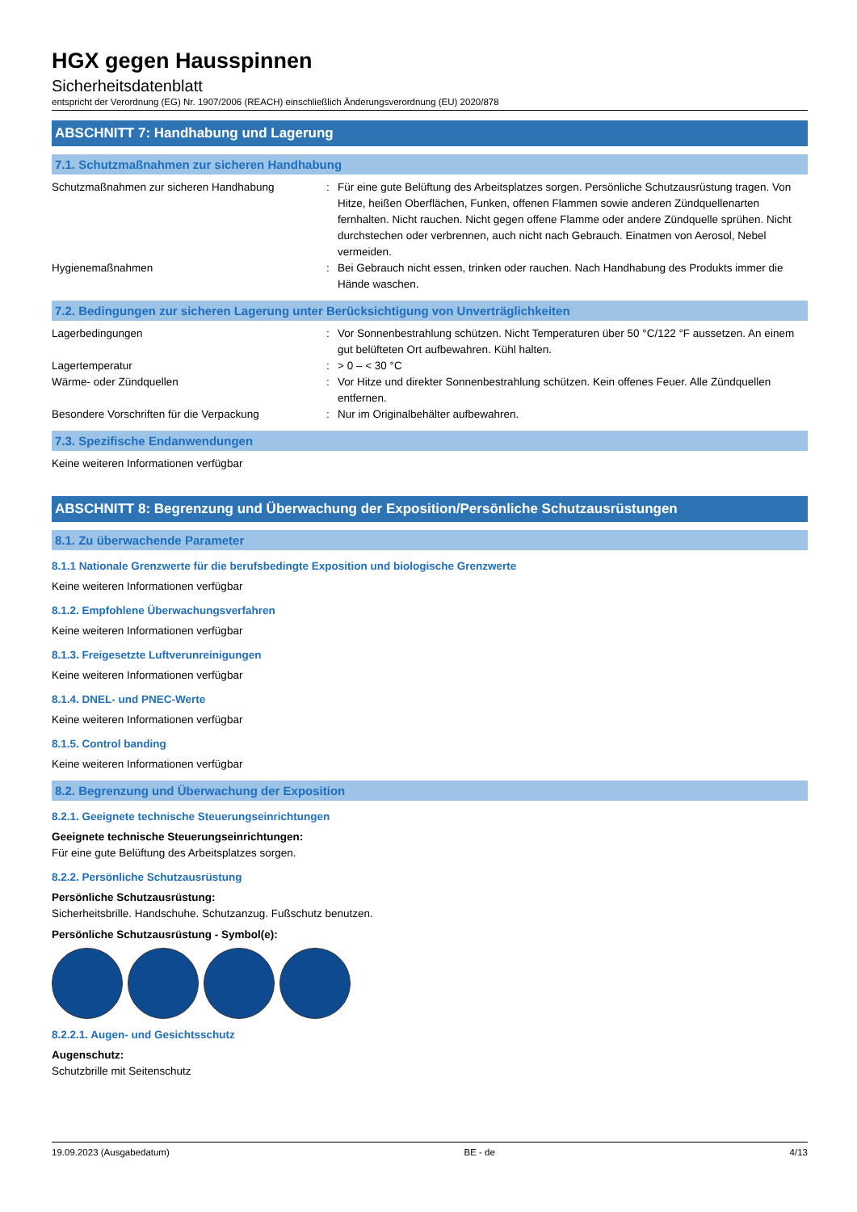HGX gegen Hausspinnen
Sicherheitsdatenblatt
entspricht der Verordnung (EG) Nr. 1907/2006 (REACH) einschließlich Änderungsverordnung (EU) 2020/878
ABSCHNITT 7: Handhabung und Lagerung
7.1. Schutzmaßnahmen zur sicheren Handhabung
| Schutzmaßnahmen zur sicheren Handhabung | : | Für eine gute Belüftung des Arbeitsplatzes sorgen. Persönliche Schutzausrüstung tragen. Von Hitze, heißen Oberflächen, Funken, offenen Flammen sowie anderen Zündquellenarten fernhalten. Nicht rauchen. Nicht gegen offene Flamme oder andere Zündquelle sprühen. Nicht durchstechen oder verbrennen, auch nicht nach Gebrauch. Einatmen von Aerosol, Nebel vermeiden. |
| Hygienemaßnahmen | : | Bei Gebrauch nicht essen, trinken oder rauchen. Nach Handhabung des Produkts immer die Hände waschen. |
7.2. Bedingungen zur sicheren Lagerung unter Berücksichtigung von Unverträglichkeiten
| Lagerbedingungen | : | Vor Sonnenbestrahlung schützen. Nicht Temperaturen über 50 °C/122 °F aussetzen. An einem gut belüfteten Ort aufbewahren. Kühl halten. |
| Lagertemperatur | : | > 0 – < 30 °C |
| Wärme- oder Zündquellen | : | Vor Hitze und direkter Sonnenbestrahlung schützen. Kein offenes Feuer. Alle Zündquellen entfernen. |
| Besondere Vorschriften für die Verpackung | : | Nur im Originalbehälter aufbewahren. |
7.3. Spezifische Endanwendungen
Keine weiteren Informationen verfügbar
ABSCHNITT 8: Begrenzung und Überwachung der Exposition/Persönliche Schutzausrüstungen
8.1. Zu überwachende Parameter
8.1.1 Nationale Grenzwerte für die berufsbedingte Exposition und biologische Grenzwerte
Keine weiteren Informationen verfügbar
8.1.2. Empfohlene Überwachungsverfahren
Keine weiteren Informationen verfügbar
8.1.3. Freigesetzte Luftverunreinigungen
Keine weiteren Informationen verfügbar
8.1.4. DNEL- und PNEC-Werte
Keine weiteren Informationen verfügbar
8.1.5. Control banding
Keine weiteren Informationen verfügbar
8.2. Begrenzung und Überwachung der Exposition
8.2.1. Geeignete technische Steuerungseinrichtungen
Geeignete technische Steuerungseinrichtungen:
Für eine gute Belüftung des Arbeitsplatzes sorgen.
8.2.2. Persönliche Schutzausrüstung
Persönliche Schutzausrüstung:
Sicherheitsbrille. Handschuhe. Schutzanzug. Fußschutz benutzen.
Persönliche Schutzausrüstung - Symbol(e):
8.2.2.1. Augen- und Gesichtsschutz
Augenschutz:
Schutzbrille mit Seitenschutz
19.09.2023 (Ausgabedatum) BE - de 4/13